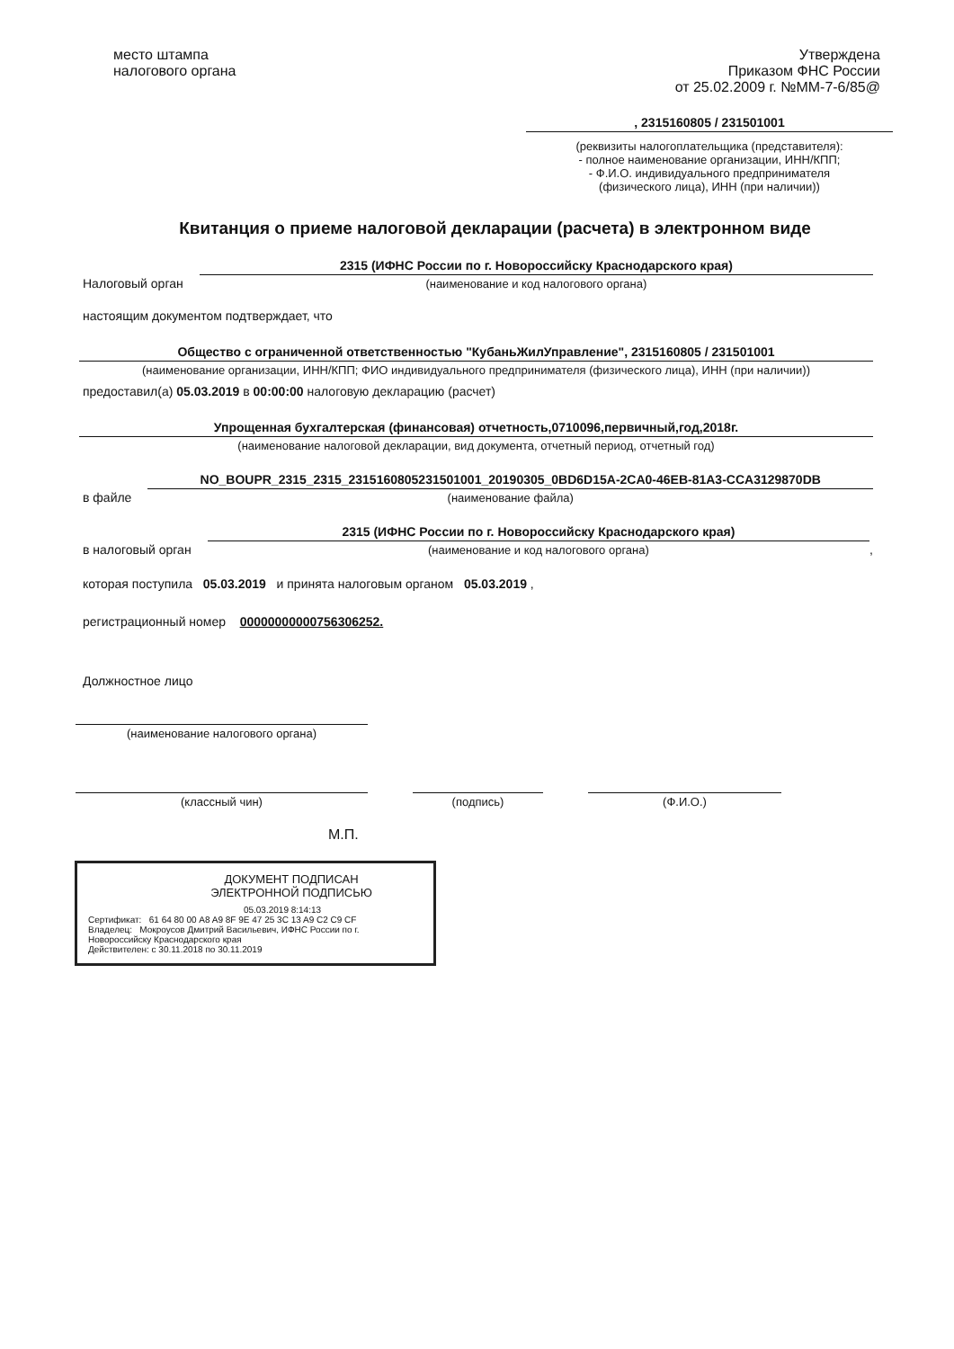место штампа
налогового органа
Утверждена
Приказом ФНС России
от 25.02.2009 г. №ММ-7-6/85@
, 2315160805 / 231501001
(реквизиты налогоплательщика (представителя):
- полное наименование организации, ИНН/КПП;
- Ф.И.О. индивидуального предпринимателя
(физического лица), ИНН (при наличии))
Квитанция о приеме налоговой декларации (расчета) в электронном виде
Налоговый орган
2315 (ИФНС России по г. Новороссийску Краснодарского края)
(наименование и код налогового органа)
настоящим документом подтверждает, что
Общество с ограниченной ответственностью "КубаньЖилУправление", 2315160805 / 231501001
(наименование организации, ИНН/КПП; ФИО индивидуального предпринимателя (физического лица), ИНН (при наличии))
предоставил(а) 05.03.2019 в 00:00:00 налоговую декларацию (расчет)
Упрощенная бухгалтерская (финансовая) отчетность,0710096,первичный,год,2018г.
(наименование налоговой декларации, вид документа, отчетный период, отчетный год)
в файле
NO_BOUPR_2315_2315_2315160805231501001_20190305_0BD6D15A-2CA0-46EB-81A3-CCA3129870DB
(наименование файла)
в налоговый орган
2315 (ИФНС России по г. Новороссийску Краснодарского края)
(наименование и код налогового органа)
,
которая поступила 05.03.2019 и принята налоговым органом 05.03.2019 ,
регистрационный номер 00000000000756306252.
Должностное лицо
(наименование налогового органа)
(классный чин) (подпись) (Ф.И.О.)
М.П.
ДОКУМЕНТ ПОДПИСАН
ЭЛЕКТРОННОЙ ПОДПИСЬЮ
05.03.2019 8:14:13
Сертификат: 61 64 80 00 A8 A9 8F 9E 47 25 3C 13 A9 C2 C9 CF
Владелец: Мокроусов Дмитрий Васильевич, ИФНС России по г. Новороссийску Краснодарского края
Действителен: с 30.11.2018 по 30.11.2019